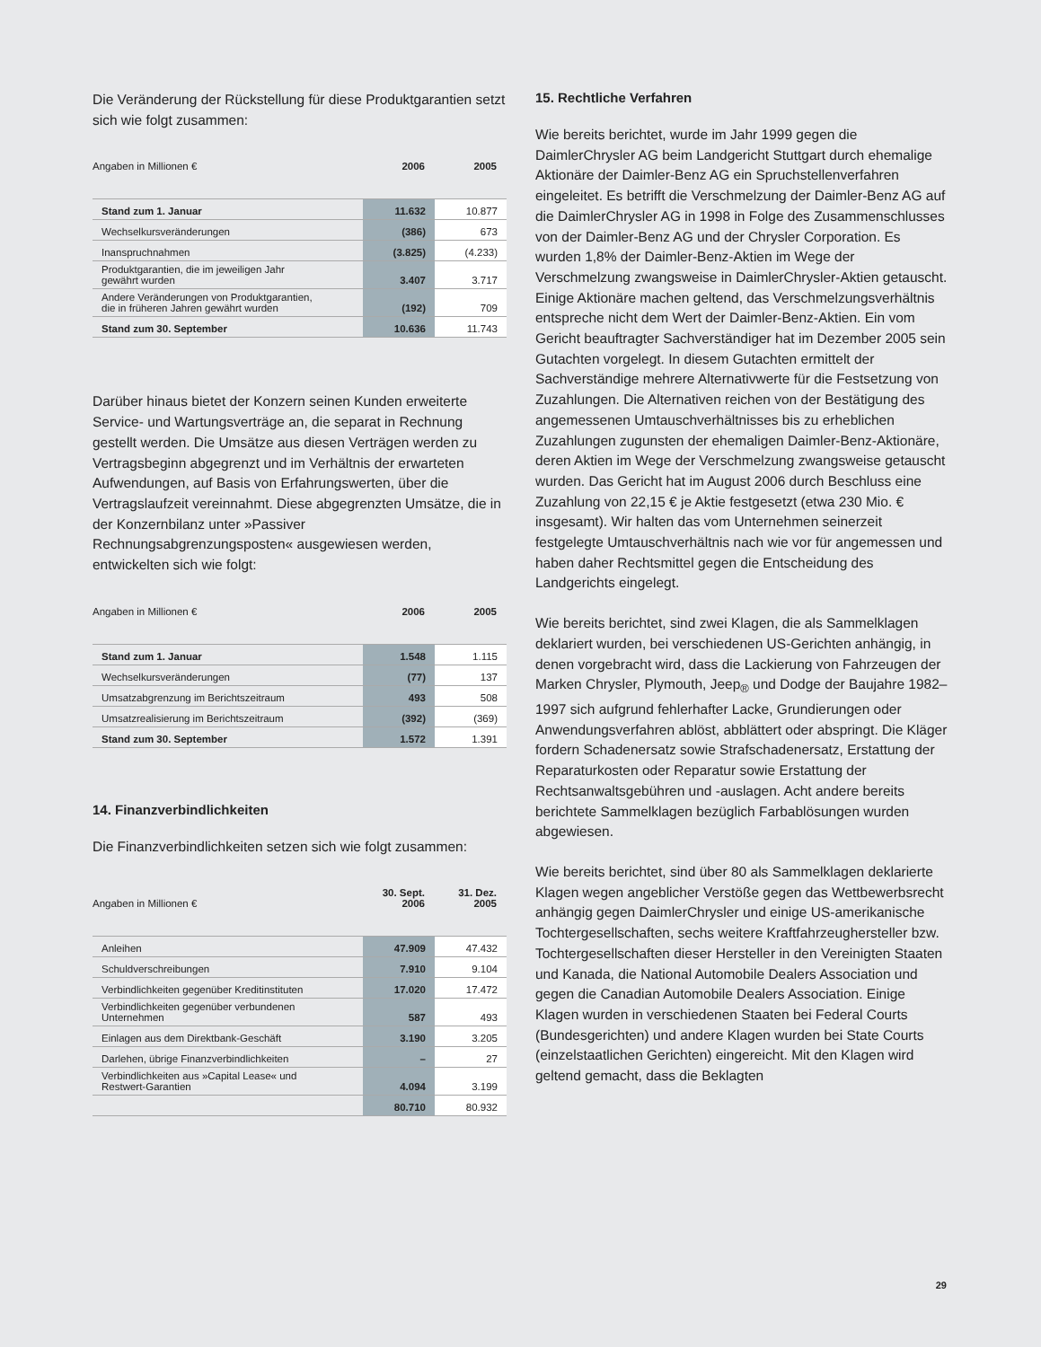Die Veränderung der Rückstellung für diese Produktgarantien setzt sich wie folgt zusammen:
| Angaben in Millionen € | 2006 | 2005 |
| --- | --- | --- |
| Stand zum 1. Januar | 11.632 | 10.877 |
| Wechselkursveränderungen | (386) | 673 |
| Inanspruchnahmen | (3.825) | (4.233) |
| Produktgarantien, die im jeweiligen Jahr gewährt wurden | 3.407 | 3.717 |
| Andere Veränderungen von Produktgarantien, die in früheren Jahren gewährt wurden | (192) | 709 |
| Stand zum 30. September | 10.636 | 11.743 |
Darüber hinaus bietet der Konzern seinen Kunden erweiterte Service- und Wartungsverträge an, die separat in Rechnung gestellt werden. Die Umsätze aus diesen Verträgen werden zu Vertragsbeginn abgegrenzt und im Verhältnis der erwarteten Aufwendungen, auf Basis von Erfahrungswerten, über die Vertragslaufzeit vereinnahmt. Diese abgegrenzten Umsätze, die in der Konzernbilanz unter »Passiver Rechnungsabgrenzungsposten« ausgewiesen werden, entwickelten sich wie folgt:
| Angaben in Millionen € | 2006 | 2005 |
| --- | --- | --- |
| Stand zum 1. Januar | 1.548 | 1.115 |
| Wechselkursveränderungen | (77) | 137 |
| Umsatzabgrenzung im Berichtszeitraum | 493 | 508 |
| Umsatzrealisierung im Berichtszeitraum | (392) | (369) |
| Stand zum 30. September | 1.572 | 1.391 |
14. Finanzverbindlichkeiten
Die Finanzverbindlichkeiten setzen sich wie folgt zusammen:
| Angaben in Millionen € | 30. Sept. 2006 | 31. Dez. 2005 |
| --- | --- | --- |
| Anleihen | 47.909 | 47.432 |
| Schuldverschreibungen | 7.910 | 9.104 |
| Verbindlichkeiten gegenüber Kreditinstituten | 17.020 | 17.472 |
| Verbindlichkeiten gegenüber verbundenen Unternehmen | 587 | 493 |
| Einlagen aus dem Direktbank-Geschäft | 3.190 | 3.205 |
| Darlehen, übrige Finanzverbindlichkeiten | – | 27 |
| Verbindlichkeiten aus »Capital Lease« und Restwert-Garantien | 4.094 | 3.199 |
| | 80.710 | 80.932 |
15. Rechtliche Verfahren
Wie bereits berichtet, wurde im Jahr 1999 gegen die DaimlerChrysler AG beim Landgericht Stuttgart durch ehemalige Aktionäre der Daimler-Benz AG ein Spruchstellenverfahren eingeleitet. Es betrifft die Verschmelzung der Daimler-Benz AG auf die DaimlerChrysler AG in 1998 in Folge des Zusammenschlusses von der Daimler-Benz AG und der Chrysler Corporation. Es wurden 1,8% der Daimler-Benz-Aktien im Wege der Verschmelzung zwangsweise in DaimlerChrysler-Aktien getauscht. Einige Aktionäre machen geltend, das Verschmelzungsverhältnis entspreche nicht dem Wert der Daimler-Benz-Aktien. Ein vom Gericht beauftragter Sachverständiger hat im Dezember 2005 sein Gutachten vorgelegt. In diesem Gutachten ermittelt der Sachverständige mehrere Alternativwerte für die Festsetzung von Zuzahlungen. Die Alternativen reichen von der Bestätigung des angemessenen Umtauschverhältnisses bis zu erheblichen Zuzahlungen zugunsten der ehemaligen Daimler-Benz-Aktionäre, deren Aktien im Wege der Verschmelzung zwangsweise getauscht wurden. Das Gericht hat im August 2006 durch Beschluss eine Zuzahlung von 22,15 € je Aktie festgesetzt (etwa 230 Mio. € insgesamt). Wir halten das vom Unternehmen seinerzeit festgelegte Umtauschverhältnis nach wie vor für angemessen und haben daher Rechtsmittel gegen die Entscheidung des Landgerichts eingelegt.
Wie bereits berichtet, sind zwei Klagen, die als Sammelklagen deklariert wurden, bei verschiedenen US-Gerichten anhängig, in denen vorgebracht wird, dass die Lackierung von Fahrzeugen der Marken Chrysler, Plymouth, Jeep<sub>®</sub> und Dodge der Baujahre 1982–1997 sich aufgrund fehlerhafter Lacke, Grundierungen oder Anwendungsverfahren ablöst, abblättert oder abspringt. Die Kläger fordern Schadenersatz sowie Strafschadenersatz, Erstattung der Reparaturkosten oder Reparatur sowie Erstattung der Rechtsanwaltsgebühren und -auslagen. Acht andere bereits berichtete Sammelklagen bezüglich Farbablösungen wurden abgewiesen.
Wie bereits berichtet, sind über 80 als Sammelklagen deklarierte Klagen wegen angeblicher Verstöße gegen das Wettbewerbsrecht anhängig gegen DaimlerChrysler und einige US-amerikanische Tochtergesellschaften, sechs weitere Kraftfahrzeughersteller bzw. Tochtergesellschaften dieser Hersteller in den Vereinigten Staaten und Kanada, die National Automobile Dealers Association und gegen die Canadian Automobile Dealers Association. Einige Klagen wurden in verschiedenen Staaten bei Federal Courts (Bundesgerichten) und andere Klagen wurden bei State Courts (einzelstaatlichen Gerichten) eingereicht. Mit den Klagen wird geltend gemacht, dass die Beklagten
29